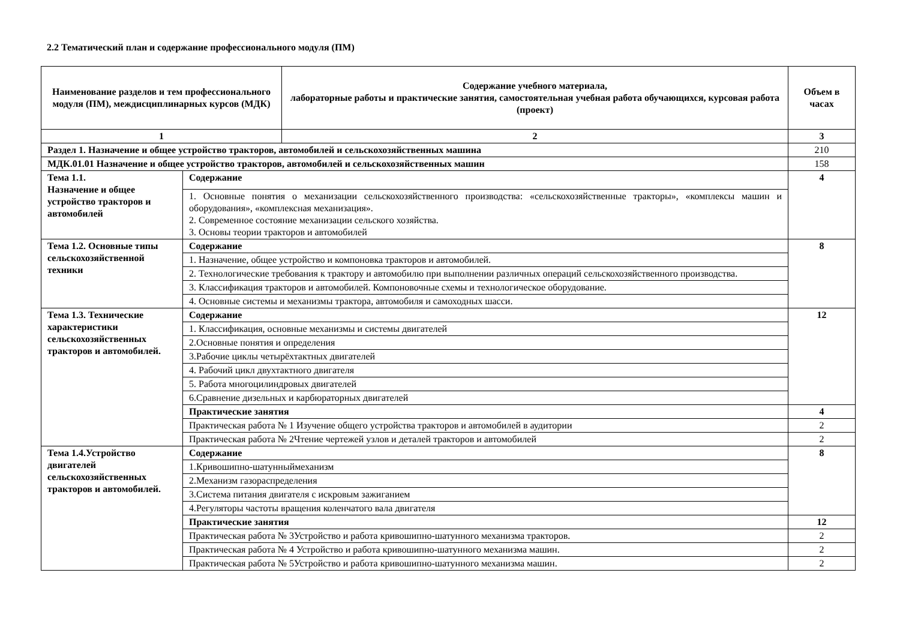2.2 Тематический план и содержание профессионального модуля (ПМ)
| Наименование разделов и тем профессионального модуля (ПМ), междисциплинарных курсов (МДК) | | Содержание учебного материала, лабораторные работы и практические занятия, самостоятельная учебная работа обучающихся, курсовая работа (проект) | Объем в часах |
| --- | --- | --- | --- |
| 1 | | 2 | 3 |
| Раздел 1. Назначение и общее устройство тракторов, автомобилей и сельскохозяйственных машина | | | 210 |
| МДК.01.01 Назначение и общее устройство тракторов, автомобилей и сельскохозяйственных машин | | | 158 |
| Тема 1.1. Назначение и общее устройство тракторов и автомобилей | Содержание | | 4 |
| | 1. Основные понятия о механизации сельскохозяйственного производства: «сельскохозяйственные тракторы», «комплексы машин и оборудования», «комплексная механизация». 2. Современное состояние механизации сельского хозяйства. 3. Основы теории тракторов и автомобилей | | |
| Тема 1.2. Основные типы сельскохозяйственной техники | Содержание | | 8 |
| | 1. Назначение, общее устройство и компоновка тракторов и автомобилей. | | |
| | 2. Технологические требования к трактору и автомобилю при выполнении различных операций сельскохозяйственного производства. | | |
| | 3. Классификация тракторов и автомобилей. Компоновочные схемы и технологическое оборудование. | | |
| | 4. Основные системы и механизмы трактора, автомобиля и самоходных шасси. | | |
| Тема 1.3. Технические характеристики сельскохозяйственных тракторов и автомобилей. | Содержание | | 12 |
| | 1. Классификация, основные механизмы и системы двигателей | | |
| | 2.Основные понятия и определения | | |
| | 3.Рабочие циклы четырёхтактных двигателей | | |
| | 4. Рабочий цикл двухтактного двигателя | | |
| | 5. Работа многоцилиндровых двигателей | | |
| | 6.Сравнение дизельных и карбюраторных двигателей | | |
| | Практические занятия | | 4 |
| | Практическая работа № 1 Изучение общего устройства тракторов и автомобилей в аудитории | | 2 |
| | Практическая работа № 2Чтение чертежей узлов и деталей тракторов и автомобилей | | 2 |
| Тема 1.4.Устройство двигателей сельскохозяйственных тракторов и автомобилей. | Содержание | | 8 |
| | 1.Кривошипно-шатунныймеханизм | | |
| | 2.Механизм газораспределения | | |
| | 3.Система питания двигателя с искровым зажиганием | | |
| | 4.Регуляторы частоты вращения коленчатого вала двигателя | | |
| | Практические занятия | | 12 |
| | Практическая работа № 3Устройство и работа кривошипно-шатунного механизма тракторов. | | 2 |
| | Практическая работа № 4 Устройство и работа кривошипно-шатунного механизма машин. | | 2 |
| | Практическая работа № 5Устройство и работа кривошипно-шатунного механизма машин. | | 2 |